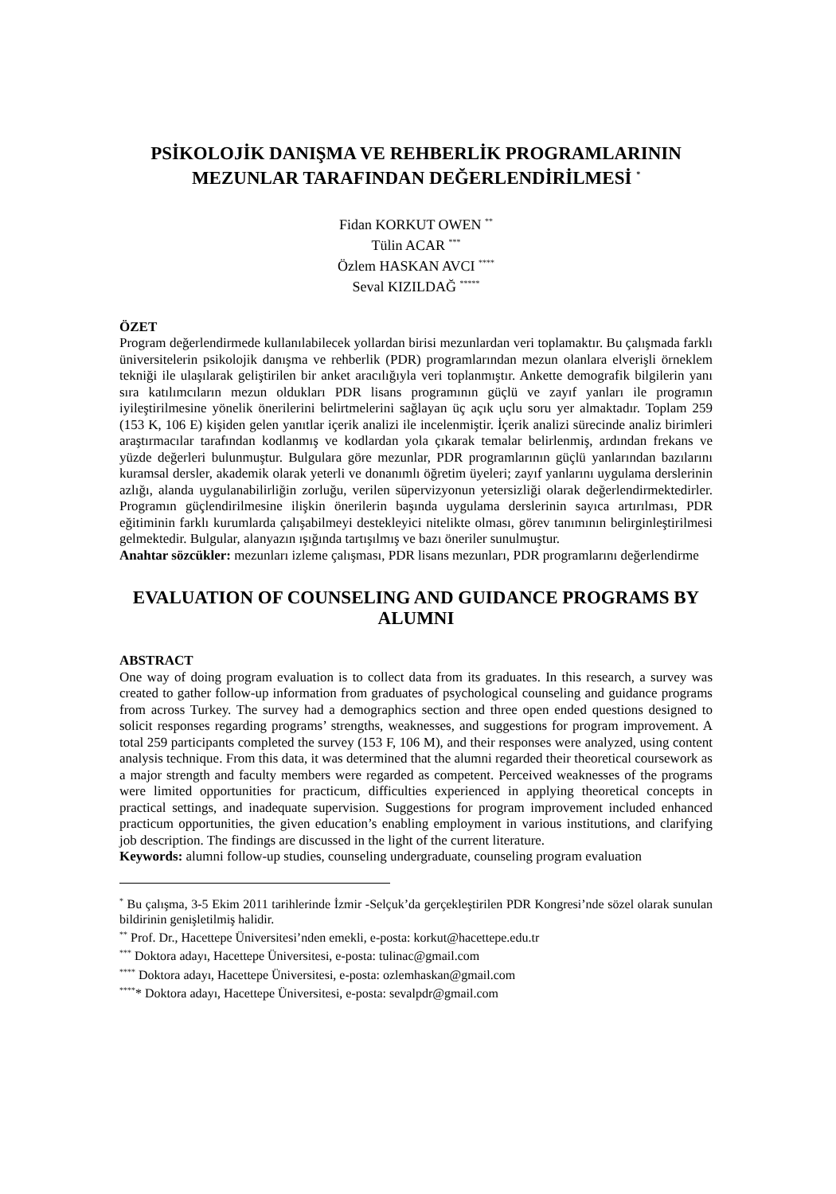PSİKOLOJİK DANIŞMA VE REHBERLİK PROGRAMLARININ MEZUNLAR TARAFINDAN DEĞERLENDİRİLMESİ <sup>*</sup>
Fidan KORKUT OWEN <sup>**</sup>
Tülin ACAR <sup>***</sup>
Özlem HASKAN AVCI <sup>****</sup>
Seval KIZILDAĞ <sup>*****</sup>
ÖZET
Program değerlendirmede kullanılabilecek yollardan birisi mezunlardan veri toplamaktır. Bu çalışmada farklı üniversitelerin psikolojik danışma ve rehberlik (PDR) programlarından mezun olanlara elverişli örneklem tekniği ile ulaşılarak geliştirilen bir anket aracılığıyla veri toplanmıştır. Ankette demografik bilgilerin yanı sıra katılımcıların mezun oldukları PDR lisans programının güçlü ve zayıf yanları ile programın iyileştirilmesine yönelik önerilerini belirtmelerini sağlayan üç açık uçlu soru yer almaktadır. Toplam 259 (153 K, 106 E) kişiden gelen yanıtlar içerik analizi ile incelenmiştir. İçerik analizi sürecinde analiz birimleri araştırmacılar tarafından kodlanmış ve kodlardan yola çıkarak temalar belirlenmiş, ardından frekans ve yüzde değerleri bulunmuştur. Bulgulara göre mezunlar, PDR programlarının güçlü yanlarından bazılarını kuramsal dersler, akademik olarak yeterli ve donanımlı öğretim üyeleri; zayıf yanlarını uygulama derslerinin azlığı, alanda uygulanabilirliğin zorluğu, verilen süpervizyonun yetersizliği olarak değerlendirmektedirler. Programın güçlendirilmesine ilişkin önerilerin başında uygulama derslerinin sayıca artırılması, PDR eğitiminin farklı kurumlarda çalışabilmeyi destekleyici nitelikte olması, görev tanımının belirginleştirilmesi gelmektedir. Bulgular, alanyazın ışığında tartışılmış ve bazı öneriler sunulmuştur.
Anahtar sözcükler: mezunları izleme çalışması, PDR lisans mezunları, PDR programlarını değerlendirme
EVALUATION OF COUNSELING AND GUIDANCE PROGRAMS BY ALUMNI
ABSTRACT
One way of doing program evaluation is to collect data from its graduates. In this research, a survey was created to gather follow-up information from graduates of psychological counseling and guidance programs from across Turkey. The survey had a demographics section and three open ended questions designed to solicit responses regarding programs’ strengths, weaknesses, and suggestions for program improvement. A total 259 participants completed the survey (153 F, 106 M), and their responses were analyzed, using content analysis technique. From this data, it was determined that the alumni regarded their theoretical coursework as a major strength and faculty members were regarded as competent. Perceived weaknesses of the programs were limited opportunities for practicum, difficulties experienced in applying theoretical concepts in practical settings, and inadequate supervision. Suggestions for program improvement included enhanced practicum opportunities, the given education’s enabling employment in various institutions, and clarifying job description. The findings are discussed in the light of the current literature.
Keywords: alumni follow-up studies, counseling undergraduate, counseling program evaluation
<sup>*</sup> Bu çalışma, 3-5 Ekim 2011 tarihlerinde İzmir -Selçuk’da gerçekleştirilen PDR Kongresi’nde sözel olarak sunulan bildirinin genişletilmiş halidir.
<sup>**</sup> Prof. Dr., Hacettepe Üniversitesi’nden emekli, e-posta: korkut@hacettepe.edu.tr
<sup>***</sup> Doktora adayı, Hacettepe Üniversitesi, e-posta: tulinac@gmail.com
<sup>****</sup> Doktora adayı, Hacettepe Üniversitesi, e-posta: ozlemhaskan@gmail.com
<sup>****</sup>* Doktora adayı, Hacettepe Üniversitesi, e-posta: sevalpdr@gmail.com